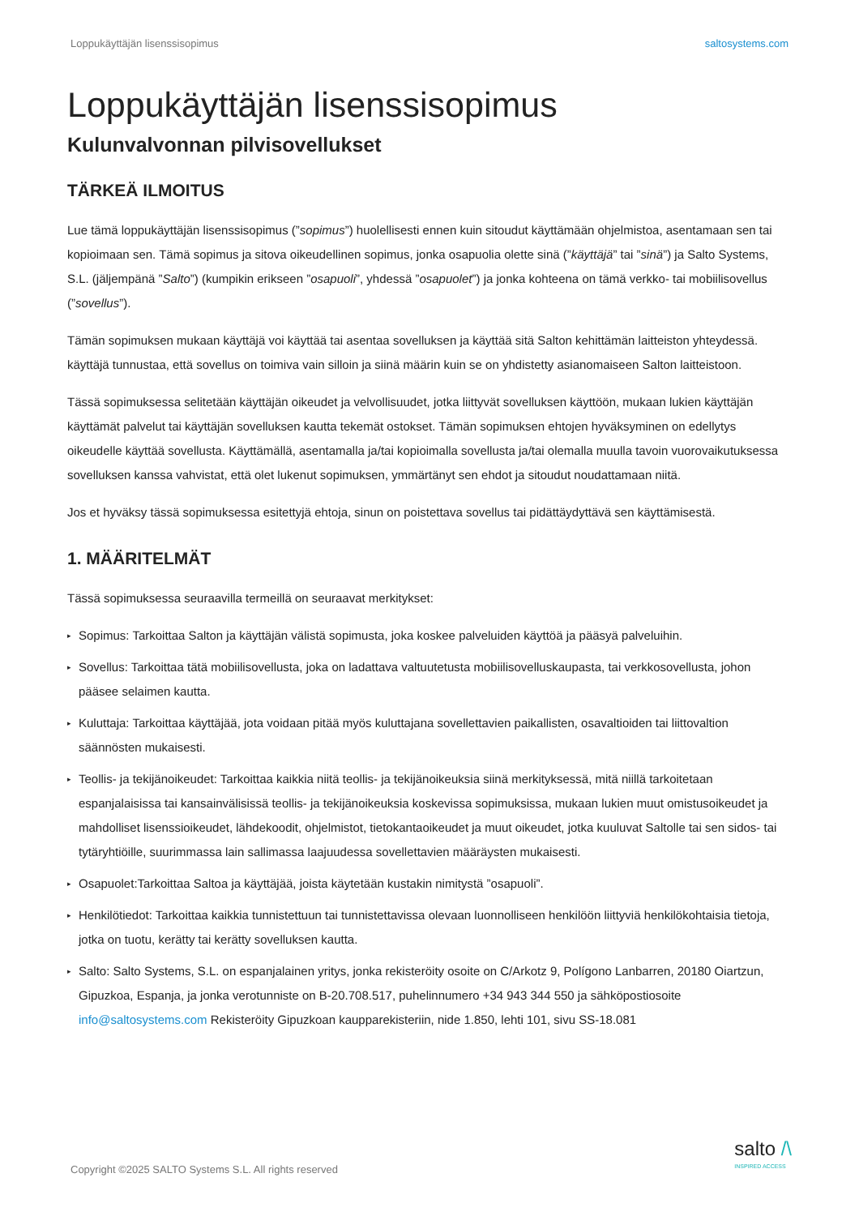Loppukäyttäjän lisenssisopimus saltosystems.com
Loppukäyttäjän lisenssisopimus
Kulunvalvonnan pilvisovellukset
TÄRKEÄ ILMOITUS
Lue tämä loppukäyttäjän lisenssisopimus (”sopimus”) huolellisesti ennen kuin sitoudut käyttämään ohjelmistoa, asentamaan sen tai kopioimaan sen. Tämä sopimus ja sitova oikeudellinen sopimus, jonka osapuolia olette sinä (”käyttäjä” tai ”sinä”) ja Salto Systems, S.L. (jäljempänä ”Salto”) (kumpikin erikseen ”osapuoli”, yhdessä ”osapuolet”) ja jonka kohteena on tämä verkko- tai mobiilisovellus (”sovellus”).
Tämän sopimuksen mukaan käyttäjä voi käyttää tai asentaa sovelluksen ja käyttää sitä Salton kehittämän laitteiston yhteydessä. käyttäjä tunnustaa, että sovellus on toimiva vain silloin ja siinä määrin kuin se on yhdistetty asianomaiseen Salton laitteistoon.
Tässä sopimuksessa selitetään käyttäjän oikeudet ja velvollisuudet, jotka liittyvät sovelluksen käyttöön, mukaan lukien käyttäjän käyttämät palvelut tai käyttäjän sovelluksen kautta tekemät ostokset. Tämän sopimuksen ehtojen hyväksyminen on edellytys oikeudelle käyttää sovellusta. Käyttämällä, asentamalla ja/tai kopioimalla sovellusta ja/tai olemalla muulla tavoin vuorovaikutuksessa sovelluksen kanssa vahvistat, että olet lukenut sopimuksen, ymmärtänyt sen ehdot ja sitoudut noudattamaan niitä.
Jos et hyväksy tässä sopimuksessa esitettyjä ehtoja, sinun on poistettava sovellus tai pidättäydyttävä sen käyttämisestä.
1. MÄÄRITELMÄT
Tässä sopimuksessa seuraavilla termeillä on seuraavat merkitykset:
▸ Sopimus: Tarkoittaa Salton ja käyttäjän välistä sopimusta, joka koskee palveluiden käyttöä ja pääsyä palveluihin.
▸ Sovellus: Tarkoittaa tätä mobiilisovellusta, joka on ladattava valtuutetusta mobiilisovelluskaupasta, tai verkkosovellusta, johon pääsee selaimen kautta.
▸ Kuluttaja: Tarkoittaa käyttäjää, jota voidaan pitää myös kuluttajana sovellettavien paikallisten, osavaltioiden tai liittovaltion säännösten mukaisesti.
▸ Teollis- ja tekijänoikeudet: Tarkoittaa kaikkia niitä teollis- ja tekijänoikeuksia siinä merkityksessä, mitä niillä tarkoitetaan espanjalaisissa tai kansainvälisissä teollis- ja tekijänoikeuksia koskevissa sopimuksissa, mukaan lukien muut omistusoikeudet ja mahdolliset lisenssioikeudet, lähdekoodit, ohjelmistot, tietokantaoikeudet ja muut oikeudet, jotka kuuluvat Saltolle tai sen sidos- tai tytäryhtiöille, suurimmassa lain sallimassa laajuudessa sovellettavien määräysten mukaisesti.
▸ Osapuolet:Tarkoittaa Saltoa ja käyttäjää, joista käytetään kustakin nimitystä ”osapuoli”.
▸ Henkilötiedot: Tarkoittaa kaikkia tunnistettuun tai tunnistettavissa olevaan luonnolliseen henkilöön liittyviä henkilökohtaisia tietoja, jotka on tuotu, kerätty tai kerätty sovelluksen kautta.
▸ Salto: Salto Systems, S.L. on espanjalainen yritys, jonka rekisteröity osoite on C/Arkotz 9, Polígono Lanbarren, 20180 Oiartzun, Gipuzkoa, Espanja, ja jonka verotunniste on B-20.708.517, puhelinnumero +34 943 344 550 ja sähköpostiosoite info@saltosystems.com Rekisteröity Gipuzkoan kaupparekisteriin, nide 1.850, lehti 101, sivu SS-18.081
Copyright ©2025 SALTO Systems S.L. All rights reserved
salto /\
INSPIRED ACCESS